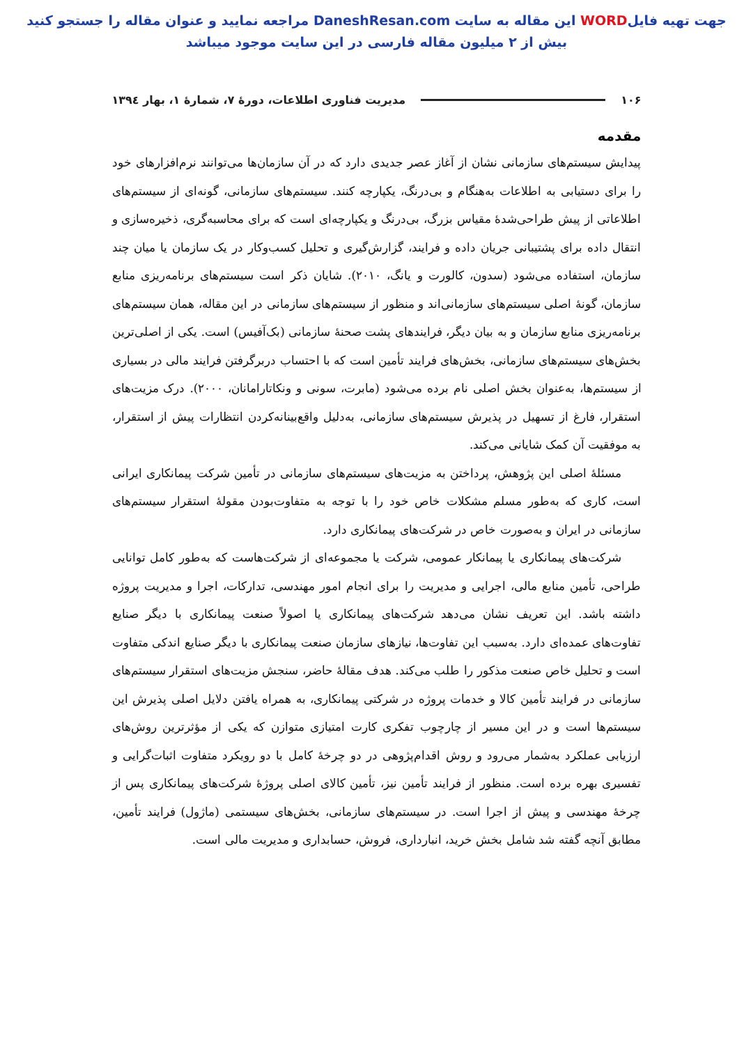جهت تهیه فایلWORD این مقاله به سایت DaneshResan.com مراجعه نمایید و عنوان مقاله را جستجو کنید
بیش از ۲ میلیون مقاله فارسی در این سایت موجود میباشد
۱۰۶ مدیریت فناوری اطلاعات، دورهٔ ۷، شمارهٔ ۱، بهار ۱۳۹٤
مقدمه
پیدایش سیستم‌های سازمانی نشان از آغاز عصر جدیدی دارد که در آن سازمان‌ها می‌توانند نرم‌افزارهای خود را برای دستیابی به اطلاعات به‌هنگام و بی‌درنگ، یکپارچه کنند. سیستم‌های سازمانی، گونه‌ای از سیستم‌های اطلاعاتی از پیش طراحی‌شدهٔ مقیاس بزرگ، بی‌درنگ و یکپارچه‌ای است که برای محاسبه‌گری، ذخیره‌سازی و انتقال داده برای پشتیبانی جریان داده و فرایند، گزارش‌گیری و تحلیل کسب‌وکار در یک سازمان یا میان چند سازمان، استفاده می‌شود (سدون، کالورت و یانگ، ۲۰۱۰). شایان ذکر است سیستم‌های برنامه‌ریزی منابع سازمان، گونهٔ اصلی سیستم‌های سازمانی‌اند و منظور از سیستم‌های سازمانی در این مقاله، همان سیستم‌های برنامه‌ریزی منابع سازمان و به بیان دیگر، فرایندهای پشت صحنهٔ سازمانی (بک‌آفیس) است. یکی از اصلی‌ترین بخش‌های سیستم‌های سازمانی، بخش‌های فرایند تأمین است که با احتساب دربرگرفتن فرایند مالی در بسیاری از سیستم‌ها، به‌عنوان بخش اصلی نام برده می‌شود (مابرت، سونی و ونکاتارامانان، ۲۰۰۰). درک مزیت‌های استقرار، فارغ از تسهیل در پذیرش سیستم‌های سازمانی، به‌دلیل واقع‌بینانه‌کردن انتظارات پیش از استقرار، به موفقیت آن کمک شایانی می‌کند.
مسئلهٔ اصلی این پژوهش، پرداختن به مزیت‌های سیستم‌های سازمانی در تأمین شرکت پیمانکاری ایرانی است، کاری که به‌طور مسلم مشکلات خاص خود را با توجه به متفاوت‌بودن مقولهٔ استقرار سیستم‌های سازمانی در ایران و به‌صورت خاص در شرکت‌های پیمانکاری دارد.
شرکت‌های پیمانکاری یا پیمانکار عمومی، شرکت یا مجموعه‌ای از شرکت‌هاست که به‌طور کامل توانایی طراحی، تأمین منابع مالی، اجرایی و مدیریت را برای انجام امور مهندسی، تدارکات، اجرا و مدیریت پروژه داشته باشد. این تعریف نشان می‌دهد شرکت‌های پیمانکاری یا اصولاً صنعت پیمانکاری با دیگر صنایع تفاوت‌های عمده‌ای دارد. به‌سبب این تفاوت‌ها، نیازهای سازمان صنعت پیمانکاری با دیگر صنایع اندکی متفاوت است و تحلیل خاص صنعت مذکور را طلب می‌کند. هدف مقالهٔ حاضر، سنجش مزیت‌های استقرار سیستم‌های سازمانی در فرایند تأمین کالا و خدمات پروژه در شرکتی پیمانکاری، به همراه یافتن دلایل اصلی پذیرش این سیستم‌ها است و در این مسیر از چارچوب تفکری کارت امتیازی متوازن که یکی از مؤثرترین روش‌های ارزیابی عملکرد به‌شمار می‌رود و روش اقدام‌پژوهی در دو چرخهٔ کامل با دو رویکرد متفاوت اثبات‌گرایی و تفسیری بهره برده است. منظور از فرایند تأمین نیز، تأمین کالای اصلی پروژهٔ شرکت‌های پیمانکاری پس از چرخهٔ مهندسی و پیش از اجرا است. در سیستم‌های سازمانی، بخش‌های سیستمی (ماژول) فرایند تأمین، مطابق آنچه گفته شد شامل بخش خرید، انبارداری، فروش، حسابداری و مدیریت مالی است.